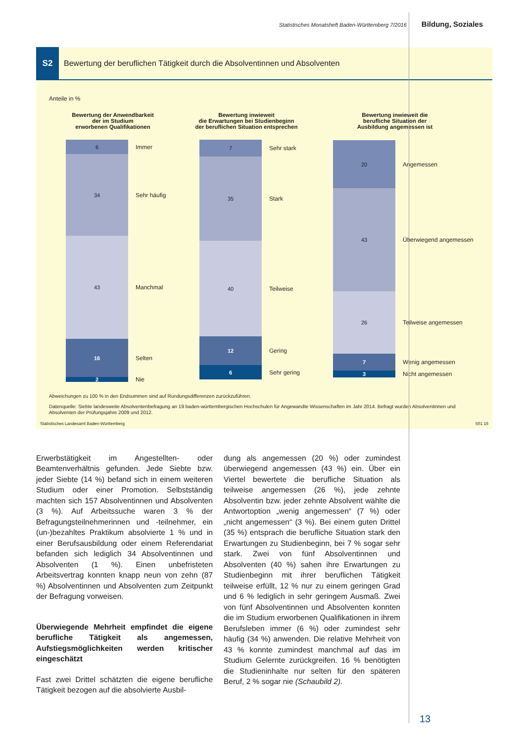Statistisches Monatsheft Baden-Württemberg 7/2016 Bildung, Soziales
S2
Bewertung der beruflichen Tätigkeit durch die Absolventinnen und Absolventen
Anteile in %
Bewertung der Anwendbarkeit
der im Studium
erworbenen Qualifikationen
6
34
43
16
2
Immer
Sehr häufig
Manchmal
Selten
Nie
Bewertung inwieweit
die Erwartungen bei Studienbeginn
der beruflichen Situation entsprechen
7
35
40
12
6
Sehr stark
Stark
Teilweise
Gering
Sehr gering
Bewertung inwieweit die
berufliche Situation der
Ausbildung angemessen ist
20
43
26
7
3
Angemessen
Überwiegend angemessen
Teilweise angemessen
Wenig angemessen
Nicht angemessen
Abweichungen zu 100 % in den Endsummen sind auf Rundungsdifferenzen zurückzuführen.
Datenquelle: Siebte landesweite Absolventenbefragung an 19 baden-württembergischen Hochschulen für Angewandte Wissenschaften im Jahr 2014. Befragt wurden Absolventinnen und Absolventen der Prüfungsjahre 2009 und 2012.
Statistisches Landesamt Baden-Württemberg 501 16
Erwerbstätigkeit im Angestellten- oder Beamtenverhältnis gefunden. Jede Siebte bzw. jeder Siebte (14 %) befand sich in einem weiteren Studium oder einer Promotion. Selbstständig machten sich 157 Absolventinnen und Absolventen (3 %). Auf Arbeitssuche waren 3 % der Befragungsteilnehmerinnen und -teilnehmer, ein (un-)bezahltes Praktikum absolvierte 1 % und in einer Berufsausbildung oder einem Referendariat befanden sich lediglich 34 Absolventinnen und Absolventen (1 %). Einen unbefristeten Arbeitsvertrag konnten knapp neun von zehn (87 %) Absolventinnen und Absolventen zum Zeitpunkt der Befragung vorweisen.
Überwiegende Mehrheit empfindet die eigene berufliche Tätigkeit als angemessen, Aufstiegsmöglichkeiten werden kritischer eingeschätzt
Fast zwei Drittel schätzten die eigene berufliche Tätigkeit bezogen auf die absolvierte Ausbil-
dung als angemessen (20 %) oder zumindest überwiegend angemessen (43 %) ein. Über ein Viertel bewertete die berufliche Situation als teilweise angemessen (26 %), jede zehnte Absolventin bzw. jeder zehnte Absolvent wählte die Antwortoption „wenig angemessen“ (7 %) oder „nicht angemessen“ (3 %). Bei einem guten Drittel (35 %) entsprach die berufliche Situation stark den Erwartungen zu Studienbeginn, bei 7 % sogar sehr stark. Zwei von fünf Absolventinnen und Absolventen (40 %) sahen ihre Erwartungen zu Studienbeginn mit ihrer beruflichen Tätigkeit teilweise erfüllt, 12 % nur zu einem geringen Grad und 6 % lediglich in sehr geringem Ausmaß. Zwei von fünf Absolventinnen und Absolventen konnten die im Studium erworbenen Qualifikationen in ihrem Berufsleben immer (6 %) oder zumindest sehr häufig (34 %) anwenden. Die relative Mehrheit von 43 % konnte zumindest manchmal auf das im Studium Gelernte zurückgreifen. 16 % benötigten die Studieninhalte nur selten für den späteren Beruf, 2 % sogar nie (Schaubild 2).
13